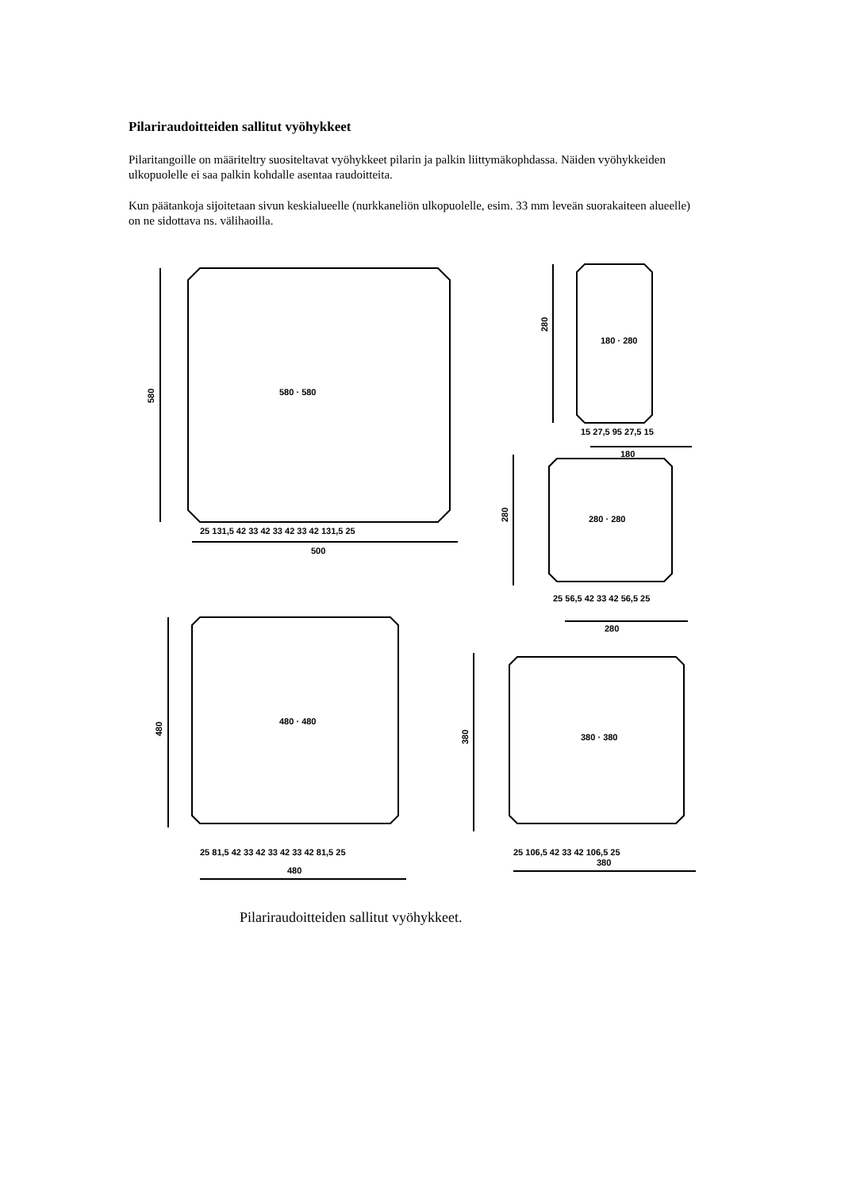Pilariraudoitteiden sallitut vyöhykkeet
Pilaritangoille on määriteltry suositeltavat vyöhykkeet pilarin ja palkin liittymäkophdassa. Näiden vyöhykkeiden ulkopuolelle ei saa palkin kohdalle asentaa raudoitteita.
Kun päätankoja sijoitetaan sivun keskialueelle (nurkkaneliön ulkopuolelle, esim. 33 mm leveän suorakaiteen alueelle) on ne sidottava ns. välihaoilla.
580 · 580
580
500
180 · 280
280
15 27,5 95 27,5 15
180
280 · 280
280
25 56,5 42 33 42 56,5 25
280
480 · 480
480
25 81,5 42 33 42 33 42 33 42 81,5 25
480
380 · 380
380
25 106,5 42 33 42 106,5 25
380
25 131,5 42 33 42 33 42 33 42 131,5 25
Pilariraudoitteiden sallitut vyöhykkeet.